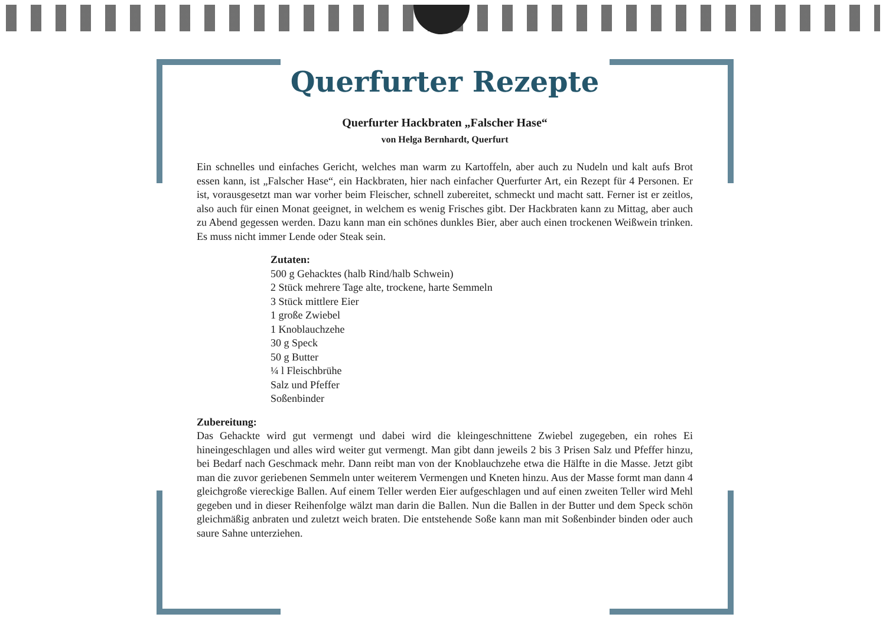Querfurter Rezepte
Querfurter Hackbraten „Falscher Hase“
von Helga Bernhardt, Querfurt
Ein schnelles und einfaches Gericht, welches man warm zu Kartoffeln, aber auch zu Nudeln und kalt aufs Brot essen kann, ist „Falscher Hase“, ein Hackbraten, hier nach einfacher Querfurter Art, ein Rezept für 4 Personen. Er ist, vorausgesetzt man war vorher beim Fleischer, schnell zubereitet, schmeckt und macht satt. Ferner ist er zeitlos, also auch für einen Monat geeignet, in welchem es wenig Frisches gibt. Der Hackbraten kann zu Mittag, aber auch zu Abend gegessen werden. Dazu kann man ein schönes dunkles Bier, aber auch einen trockenen Weißwein trinken. Es muss nicht immer Lende oder Steak sein.
Zutaten:
500 g Gehacktes (halb Rind/halb Schwein)
2 Stück mehrere Tage alte, trockene, harte Semmeln
3 Stück mittlere Eier
1 große Zwiebel
1 Knoblauchzehe
30 g Speck
50 g Butter
¼ l Fleischbrühe
Salz und Pfeffer
Soßenbinder
Zubereitung:
Das Gehackte wird gut vermengt und dabei wird die kleingeschnittene Zwiebel zugegeben, ein rohes Ei hineingeschlagen und alles wird weiter gut vermengt. Man gibt dann jeweils 2 bis 3 Prisen Salz und Pfeffer hinzu, bei Bedarf nach Geschmack mehr. Dann reibt man von der Knoblauchzehe etwa die Hälfte in die Masse. Jetzt gibt man die zuvor geriebenen Semmeln unter weiterem Vermengen und Kneten hinzu. Aus der Masse formt man dann 4 gleichgroße viereckige Ballen. Auf einem Teller werden Eier aufgeschlagen und auf einen zweiten Teller wird Mehl gegeben und in dieser Reihenfolge wälzt man darin die Ballen. Nun die Ballen in der Butter und dem Speck schön gleichmäßig anbraten und zuletzt weich braten. Die entstehende Soße kann man mit Soßenbinder binden oder auch saure Sahne unterziehen.